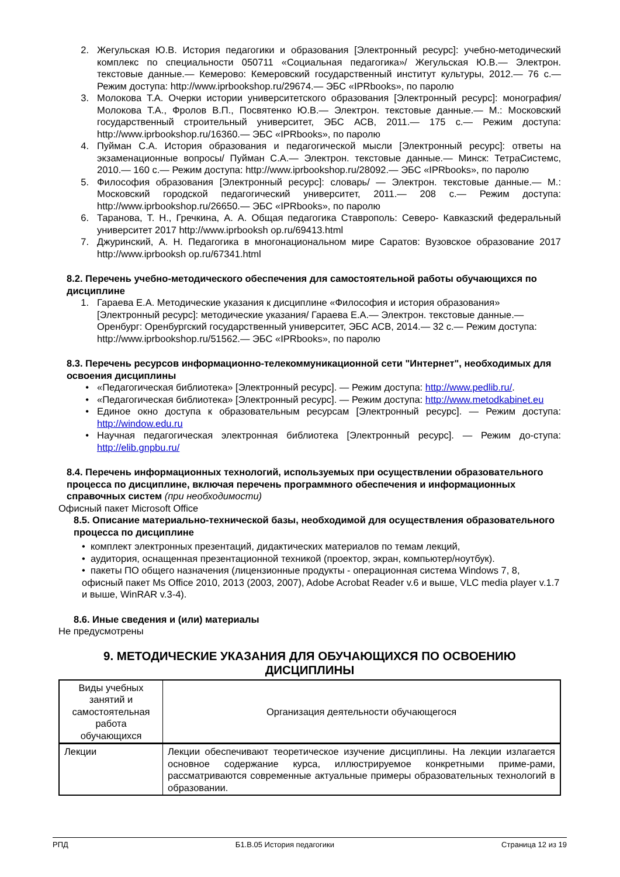2. Жегульская Ю.В. История педагогики и образования [Электронный ресурс]: учебно-методический комплекс по специальности 050711 «Социальная педагогика»/ Жегульская Ю.В.— Электрон. текстовые данные.— Кемерово: Кемеровский государственный институт культуры, 2012.— 76 с.— Режим доступа: http://www.iprbookshop.ru/29674.— ЭБС «IPRbooks», по паролю
3. Молокова Т.А. Очерки истории университетского образования [Электронный ресурс]: монография/ Молокова Т.А., Фролов В.П., Посвятенко Ю.В.— Электрон. текстовые данные.— М.: Московский государственный строительный университет, ЭБС АСВ, 2011.— 175 с.— Режим доступа: http://www.iprbookshop.ru/16360.— ЭБС «IPRbooks», по паролю
4. Пуйман С.А. История образования и педагогической мысли [Электронный ресурс]: ответы на экзаменационные вопросы/ Пуйман С.А.— Электрон. текстовые данные.— Минск: ТетраСистемс, 2010.— 160 с.— Режим доступа: http://www.iprbookshop.ru/28092.— ЭБС «IPRbooks», по паролю
5. Философия образования [Электронный ресурс]: словарь/ — Электрон. текстовые данные.— М.: Московский городской педагогический университет, 2011.— 208 с.— Режим доступа: http://www.iprbookshop.ru/26650.— ЭБС «IPRbooks», по паролю
6. Таранова, Т. Н., Гречкина, А. А. Общая педагогика Ставрополь: Северо- Кавказский федеральный университет 2017 http://www.iprbooksh op.ru/69413.html
7. Джуринский, А. Н. Педагогика в многонациональном мире Саратов: Вузовское образование 2017 http://www.iprbooksh op.ru/67341.html
8.2. Перечень учебно-методического обеспечения для самостоятельной работы обучающихся по дисциплине
1. Гараева Е.А. Методические указания к дисциплине «Философия и история образования» [Электронный ресурс]: методические указания/ Гараева Е.А.— Электрон. текстовые данные.— Оренбург: Оренбургский государственный университет, ЭБС АСВ, 2014.— 32 с.— Режим доступа: http://www.iprbookshop.ru/51562.— ЭБС «IPRbooks», по паролю
8.3. Перечень ресурсов информационно-телекоммуникационной сети "Интернет", необходимых для освоения дисциплины
• «Педагогическая библиотека» [Электронный ресурс]. — Режим доступа: http://www.pedlib.ru/.
• «Педагогическая библиотека» [Электронный ресурс]. — Режим доступа: http://www.metodkabinet.eu
• Единое окно доступа к образовательным ресурсам [Электронный ресурс]. — Режим доступа: http://window.edu.ru
• Научная педагогическая электронная библиотека [Электронный ресурс]. — Режим до-ступа: http://elib.gnpbu.ru/
8.4. Перечень информационных технологий, используемых при осуществлении образовательного процесса по дисциплине, включая перечень программного обеспечения и информационных справочных систем (при необходимости)
Офисный пакет Microsoft Office
8.5. Описание материально-технической базы, необходимой для осуществления образовательного процесса по дисциплине
• комплект электронных презентаций, дидактических материалов по темам лекций,
• аудитория, оснащенная презентационной техникой (проектор, экран, компьютер/ноутбук).
• пакеты ПО общего назначения (лицензионные продукты - операционная система Windows 7, 8, офисный пакет Ms Office 2010, 2013 (2003, 2007), Adobe Acrobat Reader v.6 и выше, VLC media player v.1.7 и выше, WinRAR v.3-4).
8.6. Иные сведения и (или) материалы
Не предусмотрены
9. МЕТОДИЧЕСКИЕ УКАЗАНИЯ ДЛЯ ОБУЧАЮЩИХСЯ ПО ОСВОЕНИЮ ДИСЦИПЛИНЫ
| Виды учебных занятий и самостоятельная работа обучающихся | Организация деятельности обучающегося |
| --- | --- |
| Лекции | Лекции обеспечивают теоретическое изучение дисциплины. На лекции излагается основное содержание курса, иллюстрируемое конкретными приме-рами, рассматриваются современные актуальные примеры образовательных технологий в образовании. |
РПД Б1.В.05 История педагогики Страница 12 из 19